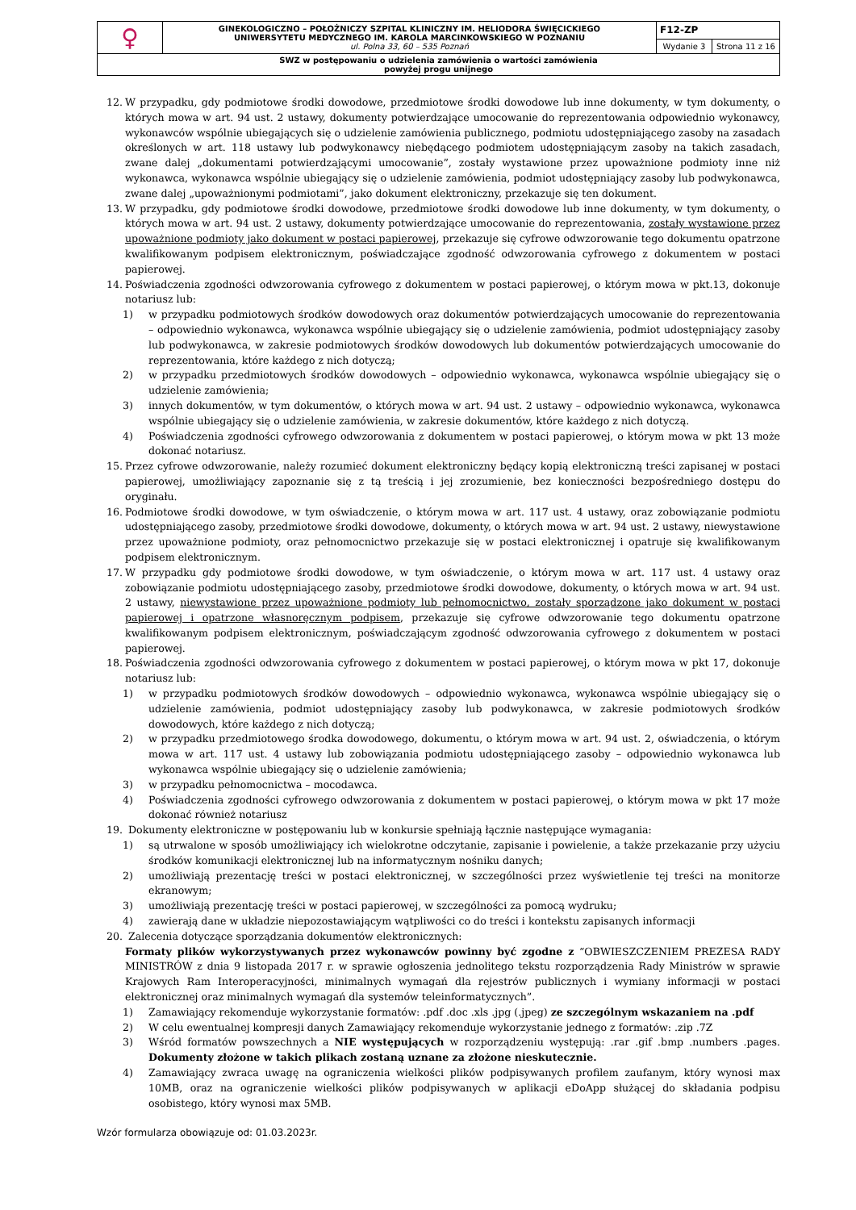| ♀ | GINEKOLOGICZNO – POŁOŻNICZY SZPITAL KLINICZNY IM. HELIODORA ŚWIĘCICKIEGO UNIWERSYTETU MEDYCZNEGO IM. KAROLA MARCINKOWSKIEGO W POZNANIU ul. Polna 33, 60 – 535 Poznań | F12-ZP | |
| | | Wydanie 3 | Strona 11 z 16 |
| SWZ w postępowaniu o udzielenia zamówienia o wartości zamówienia powyżej progu unijnego | | | |
12. W przypadku, gdy podmiotowe środki dowodowe, przedmiotowe środki dowodowe lub inne dokumenty, w tym dokumenty, o których mowa w art. 94 ust. 2 ustawy, dokumenty potwierdzające umocowanie do reprezentowania odpowiednio wykonawcy, wykonawców wspólnie ubiegających się o udzielenie zamówienia publicznego, podmiotu udostępniającego zasoby na zasadach określonych w art. 118 ustawy lub podwykonawcy niebędącego podmiotem udostępniającym zasoby na takich zasadach, zwane dalej „dokumentami potwierdzającymi umocowanie”, zostały wystawione przez upoważnione podmioty inne niż wykonawca, wykonawca wspólnie ubiegający się o udzielenie zamówienia, podmiot udostępniający zasoby lub podwykonawca, zwane dalej „upoważnionymi podmiotami”, jako dokument elektroniczny, przekazuje się ten dokument.
13. W przypadku, gdy podmiotowe środki dowodowe, przedmiotowe środki dowodowe lub inne dokumenty, w tym dokumenty, o których mowa w art. 94 ust. 2 ustawy, dokumenty potwierdzające umocowanie do reprezentowania, zostały wystawione przez upoważnione podmioty jako dokument w postaci papierowej, przekazuje się cyfrowe odwzorowanie tego dokumentu opatrzone kwalifikowanym podpisem elektronicznym, poświadczające zgodność odwzorowania cyfrowego z dokumentem w postaci papierowej.
14. Poświadczenia zgodności odwzorowania cyfrowego z dokumentem w postaci papierowej, o którym mowa w pkt.13, dokonuje notariusz lub:
1) w przypadku podmiotowych środków dowodowych oraz dokumentów potwierdzających umocowanie do reprezentowania – odpowiednio wykonawca, wykonawca wspólnie ubiegający się o udzielenie zamówienia, podmiot udostępniający zasoby lub podwykonawca, w zakresie podmiotowych środków dowodowych lub dokumentów potwierdzających umocowanie do reprezentowania, które każdego z nich dotyczą;
2) w przypadku przedmiotowych środków dowodowych – odpowiednio wykonawca, wykonawca wspólnie ubiegający się o udzielenie zamówienia;
3) innych dokumentów, w tym dokumentów, o których mowa w art. 94 ust. 2 ustawy – odpowiednio wykonawca, wykonawca wspólnie ubiegający się o udzielenie zamówienia, w zakresie dokumentów, które każdego z nich dotyczą.
4) Poświadczenia zgodności cyfrowego odwzorowania z dokumentem w postaci papierowej, o którym mowa w pkt 13 może dokonać notariusz.
15. Przez cyfrowe odwzorowanie, należy rozumieć dokument elektroniczny będący kopią elektroniczną treści zapisanej w postaci papierowej, umożliwiający zapoznanie się z tą treścią i jej zrozumienie, bez konieczności bezpośredniego dostępu do oryginału.
16. Podmiotowe środki dowodowe, w tym oświadczenie, o którym mowa w art. 117 ust. 4 ustawy, oraz zobowiązanie podmiotu udostępniającego zasoby, przedmiotowe środki dowodowe, dokumenty, o których mowa w art. 94 ust. 2 ustawy, niewystawione przez upoważnione podmioty, oraz pełnomocnictwo przekazuje się w postaci elektronicznej i opatruje się kwalifikowanym podpisem elektronicznym.
17. W przypadku gdy podmiotowe środki dowodowe, w tym oświadczenie, o którym mowa w art. 117 ust. 4 ustawy oraz zobowiązanie podmiotu udostępniającego zasoby, przedmiotowe środki dowodowe, dokumenty, o których mowa w art. 94 ust. 2 ustawy, niewystawione przez upoważnione podmioty lub pełnomocnictwo, zostały sporządzone jako dokument w postaci papierowej i opatrzone własnoręcznym podpisem, przekazuje się cyfrowe odwzorowanie tego dokumentu opatrzone kwalifikowanym podpisem elektronicznym, poświadczającym zgodność odwzorowania cyfrowego z dokumentem w postaci papierowej.
18. Poświadczenia zgodności odwzorowania cyfrowego z dokumentem w postaci papierowej, o którym mowa w pkt 17, dokonuje notariusz lub:
1) w przypadku podmiotowych środków dowodowych – odpowiednio wykonawca, wykonawca wspólnie ubiegający się o udzielenie zamówienia, podmiot udostępniający zasoby lub podwykonawca, w zakresie podmiotowych środków dowodowych, które każdego z nich dotyczą;
2) w przypadku przedmiotowego środka dowodowego, dokumentu, o którym mowa w art. 94 ust. 2, oświadczenia, o którym mowa w art. 117 ust. 4 ustawy lub zobowiązania podmiotu udostępniającego zasoby – odpowiednio wykonawca lub wykonawca wspólnie ubiegający się o udzielenie zamówienia;
3) w przypadku pełnomocnictwa – mocodawca.
4) Poświadczenia zgodności cyfrowego odwzorowania z dokumentem w postaci papierowej, o którym mowa w pkt 17 może dokonać również notariusz
19. Dokumenty elektroniczne w postępowaniu lub w konkursie spełniają łącznie następujące wymagania:
1) są utrwalone w sposób umożliwiający ich wielokrotne odczytanie, zapisanie i powielenie, a także przekazanie przy użyciu środków komunikacji elektronicznej lub na informatycznym nośniku danych;
2) umożliwiają prezentację treści w postaci elektronicznej, w szczególności przez wyświetlenie tej treści na monitorze ekranowym;
3) umożliwiają prezentację treści w postaci papierowej, w szczególności za pomocą wydruku;
4) zawierają dane w układzie niepozostawiającym wątpliwości co do treści i kontekstu zapisanych informacji
20. Zalecenia dotyczące sporządzania dokumentów elektronicznych:
Formaty plików wykorzystywanych przez wykonawców powinny być zgodne z “OBWIESZCZENIEM PREZESA RADY MINISTRÓW z dnia 9 listopada 2017 r. w sprawie ogłoszenia jednolitego tekstu rozporządzenia Rady Ministrów w sprawie Krajowych Ram Interoperacyjności, minimalnych wymagań dla rejestrów publicznych i wymiany informacji w postaci elektronicznej oraz minimalnych wymagań dla systemów teleinformatycznych”.
1) Zamawiający rekomenduje wykorzystanie formatów: .pdf .doc .xls .jpg (.jpeg) ze szczególnym wskazaniem na .pdf
2) W celu ewentualnej kompresji danych Zamawiający rekomenduje wykorzystanie jednego z formatów: .zip .7Z
3) Wśród formatów powszechnych a NIE występujących w rozporządzeniu występują: .rar .gif .bmp .numbers .pages. Dokumenty złożone w takich plikach zostaną uznane za złożone nieskutecznie.
4) Zamawiający zwraca uwagę na ograniczenia wielkości plików podpisywanych profilem zaufanym, który wynosi max 10MB, oraz na ograniczenie wielkości plików podpisywanych w aplikacji eDoApp służącej do składania podpisu osobistego, który wynosi max 5MB.
Wzór formularza obowiązuje od: 01.03.2023r.